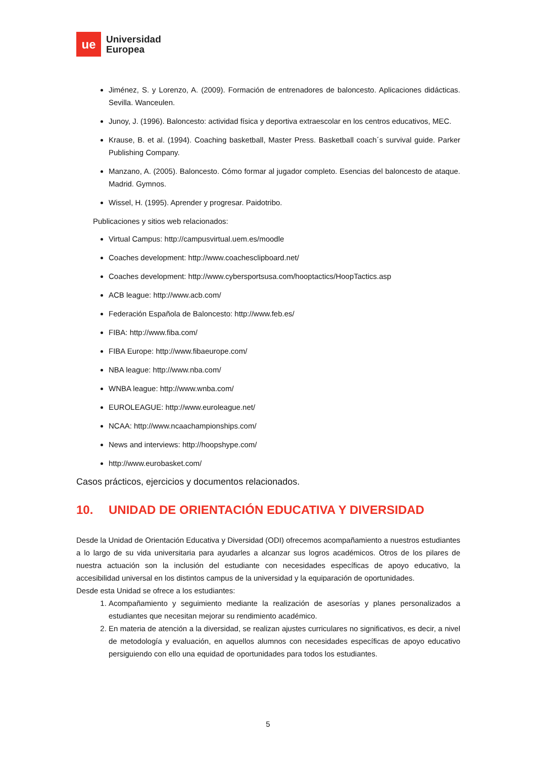ue
Universidad
Europea
Jiménez, S. y Lorenzo, A. (2009). Formación de entrenadores de baloncesto. Aplicaciones didácticas. Sevilla. Wanceulen.
Junoy, J. (1996). Baloncesto: actividad física y deportiva extraescolar en los centros educativos, MEC.
Krause, B. et al. (1994). Coaching basketball, Master Press. Basketball coach´s survival guide. Parker Publishing Company.
Manzano, A. (2005). Baloncesto. Cómo formar al jugador completo. Esencias del baloncesto de ataque. Madrid. Gymnos.
Wissel, H. (1995). Aprender y progresar. Paidotribo.
Publicaciones y sitios web relacionados:
Virtual Campus: http://campusvirtual.uem.es/moodle
Coaches development: http://www.coachesclipboard.net/
Coaches development: http://www.cybersportsusa.com/hooptactics/HoopTactics.asp
ACB league: http://www.acb.com/
Federación Española de Baloncesto: http://www.feb.es/
FIBA: http://www.fiba.com/
FIBA Europe: http://www.fibaeurope.com/
NBA league: http://www.nba.com/
WNBA league: http://www.wnba.com/
EUROLEAGUE: http://www.euroleague.net/
NCAA: http://www.ncaachampionships.com/
News and interviews: http://hoopshype.com/
http://www.eurobasket.com/
Casos prácticos, ejercicios y documentos relacionados.
10. UNIDAD DE ORIENTACIÓN EDUCATIVA Y DIVERSIDAD
Desde la Unidad de Orientación Educativa y Diversidad (ODI) ofrecemos acompañamiento a nuestros estudiantes a lo largo de su vida universitaria para ayudarles a alcanzar sus logros académicos. Otros de los pilares de nuestra actuación son la inclusión del estudiante con necesidades específicas de apoyo educativo, la accesibilidad universal en los distintos campus de la universidad y la equiparación de oportunidades.
Desde esta Unidad se ofrece a los estudiantes:
1. Acompañamiento y seguimiento mediante la realización de asesorías y planes personalizados a estudiantes que necesitan mejorar su rendimiento académico.
2. En materia de atención a la diversidad, se realizan ajustes curriculares no significativos, es decir, a nivel de metodología y evaluación, en aquellos alumnos con necesidades específicas de apoyo educativo persiguiendo con ello una equidad de oportunidades para todos los estudiantes.
5